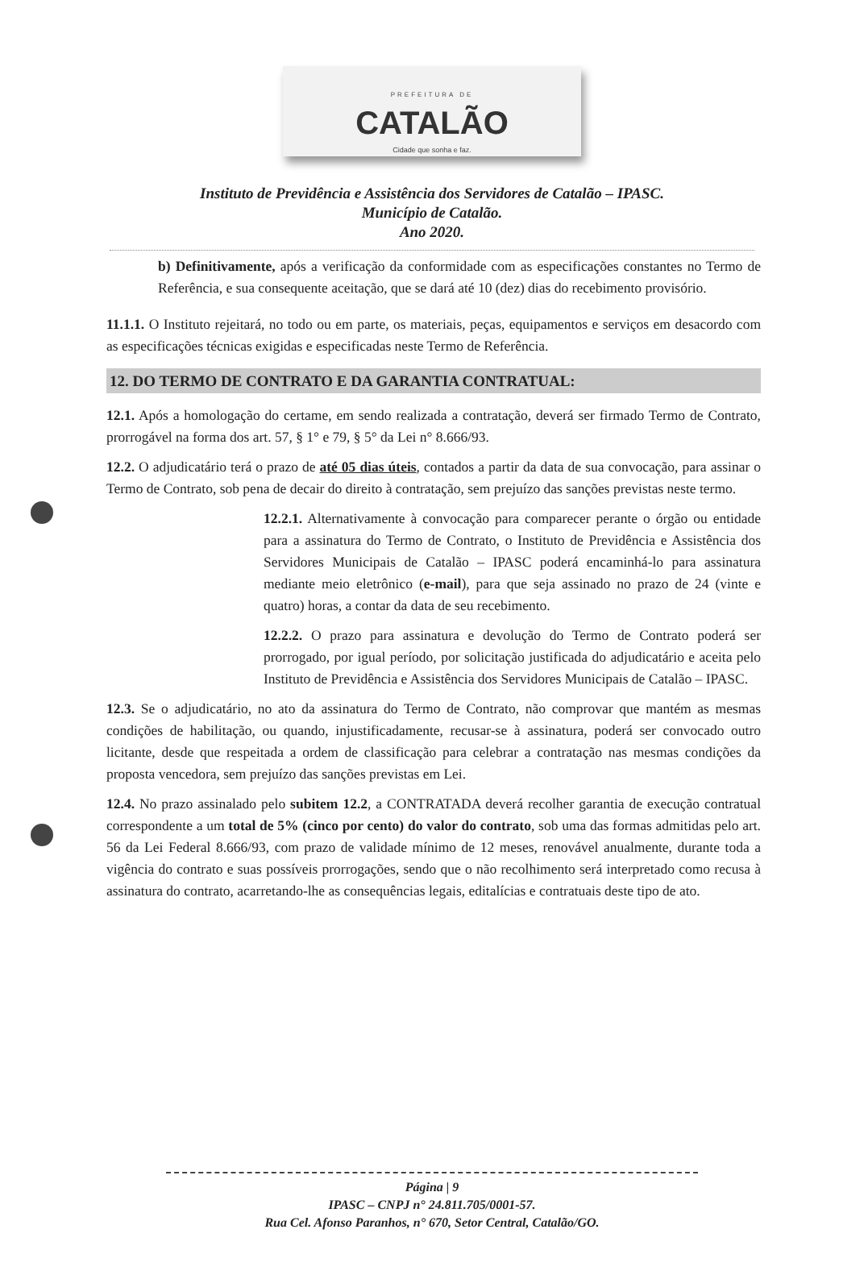PREFEITURA DE
CATALÃO
Cidade que sonha e faz.
Instituto de Previdência e Assistência dos Servidores de Catalão – IPASC.
Município de Catalão.
Ano 2020.
b) Definitivamente, após a verificação da conformidade com as especificações constantes no Termo de Referência, e sua consequente aceitação, que se dará até 10 (dez) dias do recebimento provisório.
11.1.1. O Instituto rejeitará, no todo ou em parte, os materiais, peças, equipamentos e serviços em desacordo com as especificações técnicas exigidas e especificadas neste Termo de Referência.
12. DO TERMO DE CONTRATO E DA GARANTIA CONTRATUAL:
12.1. Após a homologação do certame, em sendo realizada a contratação, deverá ser firmado Termo de Contrato, prorrogável na forma dos art. 57, § 1° e 79, § 5° da Lei n° 8.666/93.
12.2. O adjudicatário terá o prazo de até 05 dias úteis, contados a partir da data de sua convocação, para assinar o Termo de Contrato, sob pena de decair do direito à contratação, sem prejuízo das sanções previstas neste termo.
12.2.1. Alternativamente à convocação para comparecer perante o órgão ou entidade para a assinatura do Termo de Contrato, o Instituto de Previdência e Assistência dos Servidores Municipais de Catalão – IPASC poderá encaminhá-lo para assinatura mediante meio eletrônico (e-mail), para que seja assinado no prazo de 24 (vinte e quatro) horas, a contar da data de seu recebimento.
12.2.2. O prazo para assinatura e devolução do Termo de Contrato poderá ser prorrogado, por igual período, por solicitação justificada do adjudicatário e aceita pelo Instituto de Previdência e Assistência dos Servidores Municipais de Catalão – IPASC.
12.3. Se o adjudicatário, no ato da assinatura do Termo de Contrato, não comprovar que mantém as mesmas condições de habilitação, ou quando, injustificadamente, recusar-se à assinatura, poderá ser convocado outro licitante, desde que respeitada a ordem de classificação para celebrar a contratação nas mesmas condições da proposta vencedora, sem prejuízo das sanções previstas em Lei.
12.4. No prazo assinalado pelo subitem 12.2, a CONTRATADA deverá recolher garantia de execução contratual correspondente a um total de 5% (cinco por cento) do valor do contrato, sob uma das formas admitidas pelo art. 56 da Lei Federal 8.666/93, com prazo de validade mínimo de 12 meses, renovável anualmente, durante toda a vigência do contrato e suas possíveis prorrogações, sendo que o não recolhimento será interpretado como recusa à assinatura do contrato, acarretando-lhe as consequências legais, editalícias e contratuais deste tipo de ato.
Página | 9
IPASC – CNPJ n° 24.811.705/0001-57.
Rua Cel. Afonso Paranhos, n° 670, Setor Central, Catalão/GO.